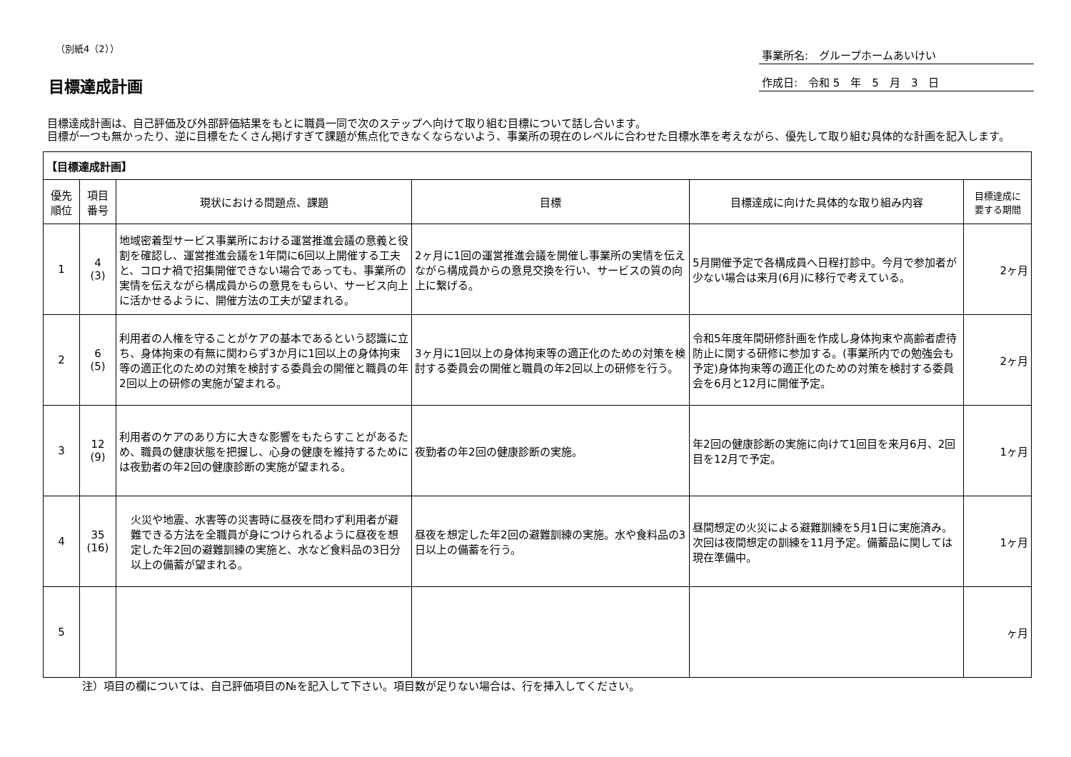（別紙4（2））
目標達成計画
事業所名:　グループホームあいけい
作成日:　令和 5　年　5　月　3　日
目標達成計画は、自己評価及び外部評価結果をもとに職員一同で次のステップへ向けて取り組む目標について話し合います。
目標が一つも無かったり、逆に目標をたくさん掲げすぎて課題が焦点化できなくならないよう、事業所の現在のレベルに合わせた目標水準を考えながら、優先して取り組む具体的な計画を記入します。
| 【目標達成計画】 | | | | | |
| --- | --- | --- | --- | --- | --- |
| 優先 順位 | 項目 番号 | 現状における問題点、課題 | 目標 | 目標達成に向けた具体的な取り組み内容 | 目標達成に 要する期間 |
| 1 | 4 (3) | 地域密着型サービス事業所における運営推進会議の意義と役割を確認し、運営推進会議を1年間に6回以上開催する工夫と、コロナ禍で招集開催できない場合であっても、事業所の実情を伝えながら構成員からの意見をもらい、サービス向上に活かせるように、開催方法の工夫が望まれる。 | 2ヶ月に1回の運営推進会議を開催し事業所の実情を伝えながら構成員からの意見交換を行い、サービスの質の向上に繋げる。 | 5月開催予定で各構成員へ日程打診中。今月で参加者が少ない場合は来月(6月)に移行で考えている。 | 2ヶ月 |
| 2 | 6 (5) | 利用者の人権を守ることがケアの基本であるという認識に立ち、身体拘束の有無に関わらず3か月に1回以上の身体拘束等の適正化のための対策を検討する委員会の開催と職員の年2回以上の研修の実施が望まれる。 | 3ヶ月に1回以上の身体拘束等の適正化のための対策を検討する委員会の開催と職員の年2回以上の研修を行う。 | 令和5年度年間研修計画を作成し身体拘束や高齢者虐待防止に関する研修に参加する。(事業所内での勉強会も予定)身体拘束等の適正化のための対策を検討する委員会を6月と12月に開催予定。 | 2ヶ月 |
| 3 | 12 (9) | 利用者のケアのあり方に大きな影響をもたらすことがあるため、職員の健康状態を把握し、心身の健康を維持するためには夜勤者の年2回の健康診断の実施が望まれる。 | 夜勤者の年2回の健康診断の実施。 | 年2回の健康診断の実施に向けて1回目を来月6月、2回目を12月で予定。 | 1ヶ月 |
| 4 | 35 (16) | 火災や地震、水害等の災害時に昼夜を問わず利用者が避難できる方法を全職員が身につけられるように昼夜を想定した年2回の避難訓練の実施と、水など食料品の3日分以上の備蓄が望まれる。 | 昼夜を想定した年2回の避難訓練の実施。水や食料品の3日以上の備蓄を行う。 | 昼間想定の火災による避難訓練を5月1日に実施済み。次回は夜間想定の訓練を11月予定。備蓄品に関しては現在準備中。 | 1ヶ月 |
| 5 | | | | | ヶ月 |
注）項目の欄については、自己評価項目の№を記入して下さい。項目数が足りない場合は、行を挿入してください。